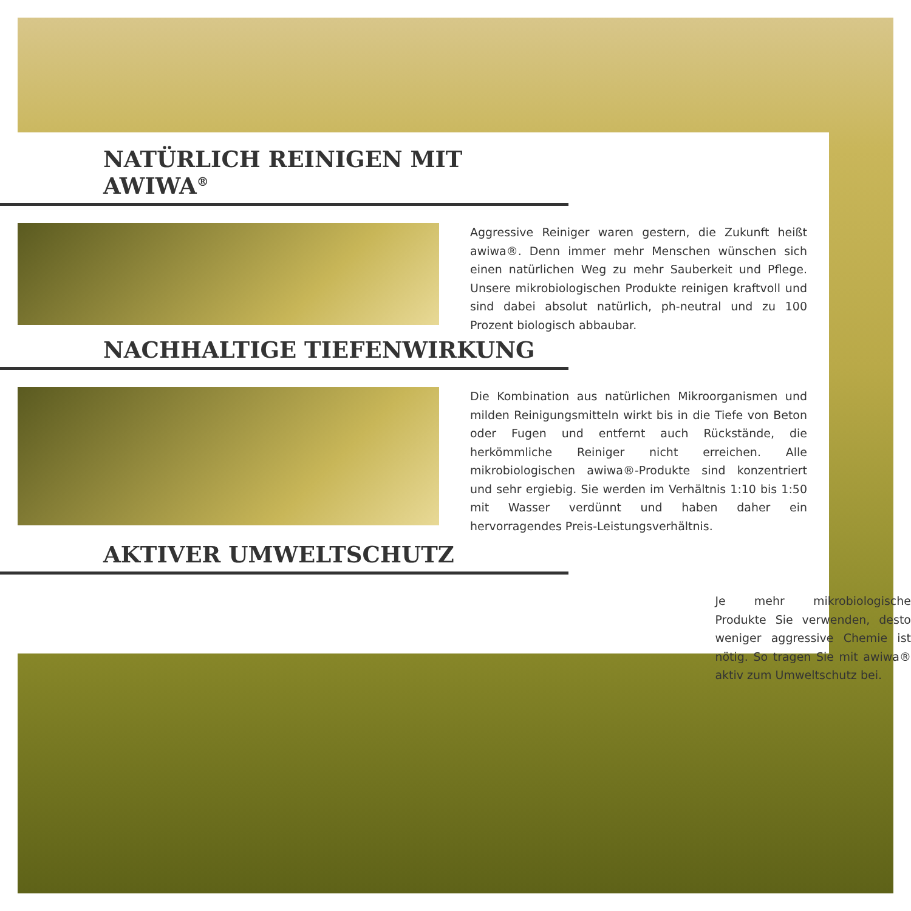NATÜRLICH REINIGEN MIT AWIWA<sup>®</sup>
Aggressive Reiniger waren gestern, die Zukunft heißt awiwa®. Denn immer mehr Menschen wünschen sich einen natürlichen Weg zu mehr Sauberkeit und Pflege. Unsere mikrobiologischen Produkte reinigen kraftvoll und sind dabei absolut natürlich, ph-neutral und zu 100 Prozent biologisch abbaubar.
NACHHALTIGE TIEFENWIRKUNG
Die Kombination aus natürlichen Mikroorganismen und milden Reinigungsmitteln wirkt bis in die Tiefe von Beton oder Fugen und entfernt auch Rückstände, die herkömmliche Reiniger nicht erreichen. Alle mikrobiologischen awiwa®-Produkte sind konzentriert und sehr ergiebig. Sie werden im Verhältnis 1:10 bis 1:50 mit Wasser verdünnt und haben daher ein hervorragendes Preis-Leistungsverhältnis.
AKTIVER UMWELTSCHUTZ
Je mehr mikrobiologische Produkte Sie verwenden, desto weniger aggressive Chemie ist nötig. So tragen Sie mit awiwa® aktiv zum Umweltschutz bei.